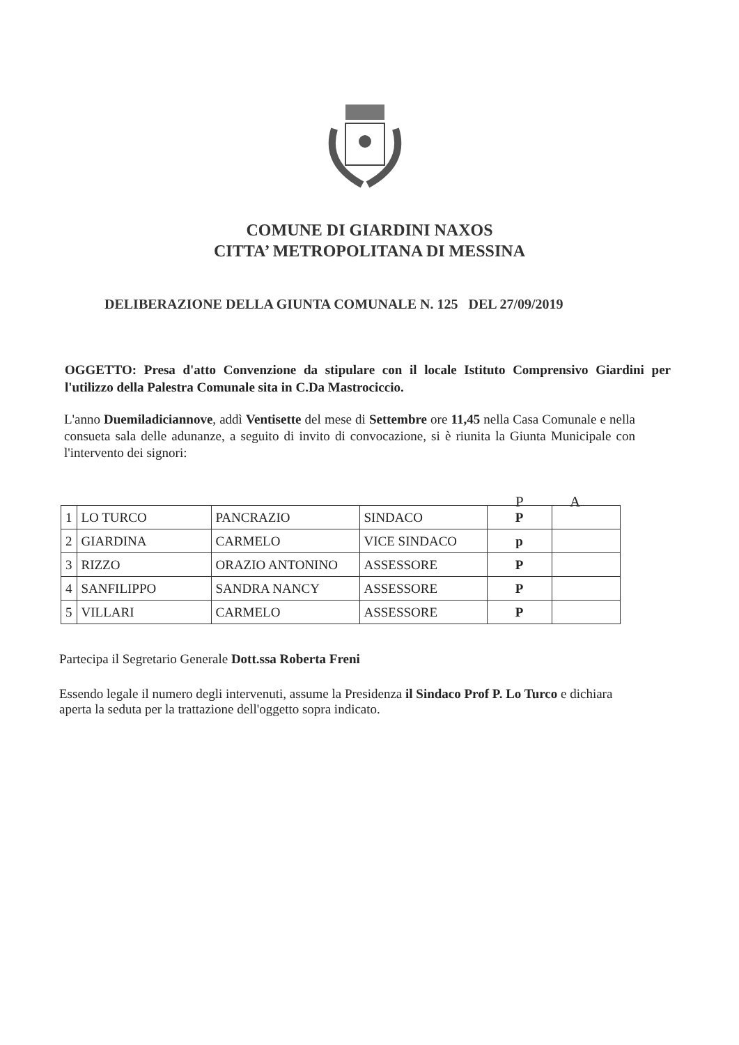COMUNE DI GIARDINI NAXOS
CITTA’ METROPOLITANA DI MESSINA
DELIBERAZIONE DELLA GIUNTA COMUNALE N. 125 DEL 27/09/2019
OGGETTO: Presa d'atto Convenzione da stipulare con il locale Istituto Comprensivo Giardini per l'utilizzo della Palestra Comunale sita in C.Da Mastrociccio.
L'anno Duemiladiciannove, addì Ventisette del mese di Settembre ore 11,45 nella Casa Comunale e nella consueta sala delle adunanze, a seguito di invito di convocazione, si è riunita la Giunta Municipale con l'intervento dei signori:
P A
| 1 | LO TURCO | PANCRAZIO | SINDACO | P | |
| 2 | GIARDINA | CARMELO | VICE SINDACO | p | |
| 3 | RIZZO | ORAZIO ANTONINO | ASSESSORE | P | |
| 4 | SANFILIPPO | SANDRA NANCY | ASSESSORE | P | |
| 5 | VILLARI | CARMELO | ASSESSORE | P | |
Partecipa il Segretario Generale Dott.ssa Roberta Freni
Essendo legale il numero degli intervenuti, assume la Presidenza il Sindaco Prof P. Lo Turco e dichiara aperta la seduta per la trattazione dell'oggetto sopra indicato.